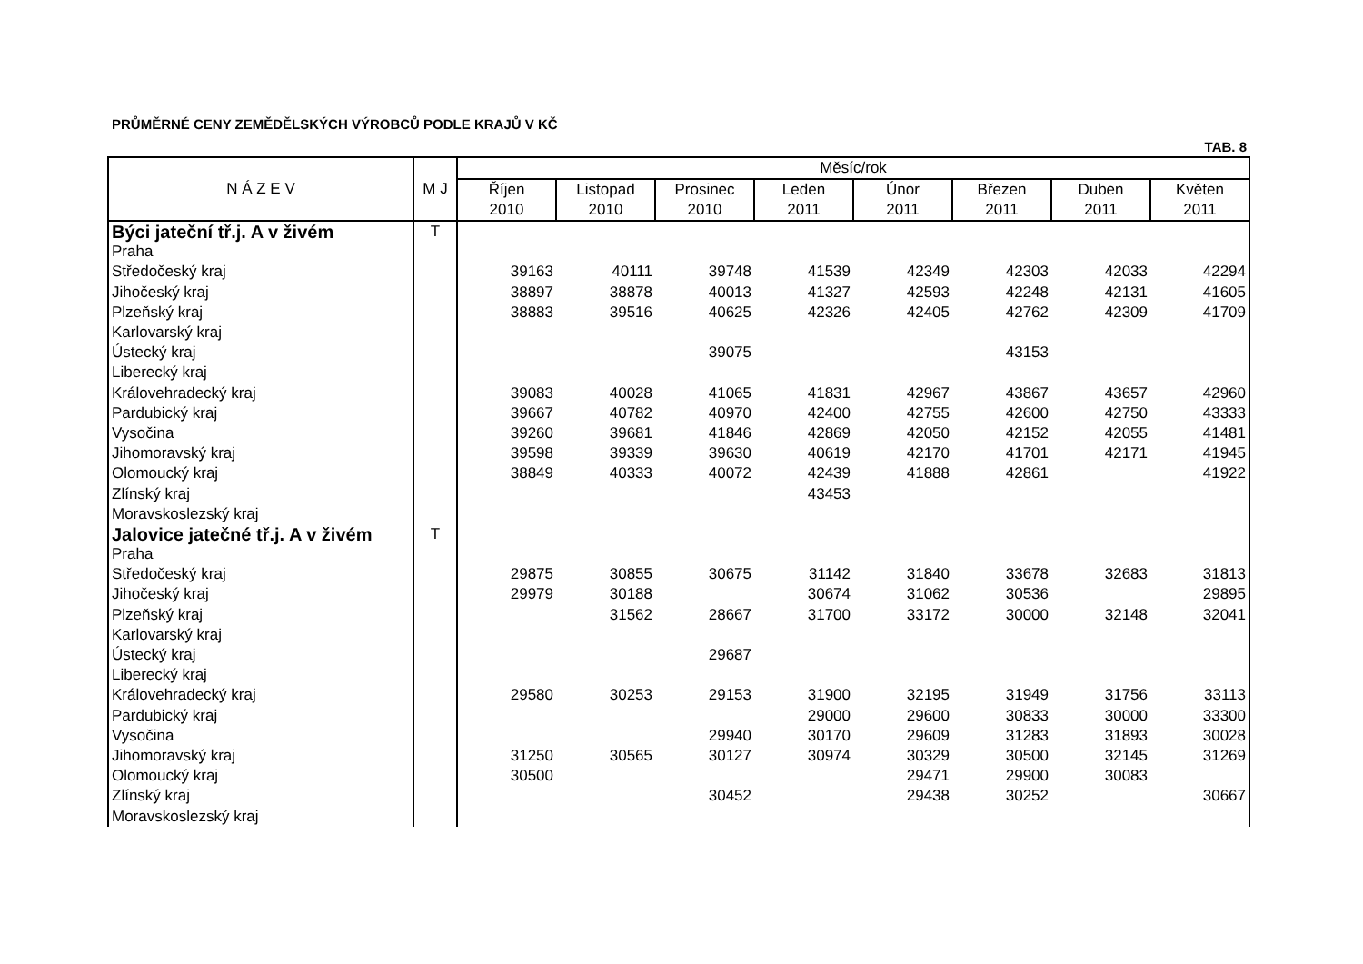PRŮMĚRNÉ CENY ZEMĚDĚLSKÝCH VÝROBCŮ PODLE KRAJŮ V KČ
TAB. 8
| N Á Z E V | M J | Měsíc/rok | | | | | | | |
| --- | --- | --- | --- | --- | --- | --- | --- | --- | --- |
| | | Říjen 2010 | Listopad 2010 | Prosinec 2010 | Leden 2011 | Únor 2011 | Březen 2011 | Duben 2011 | Květen 2011 |
| Býci jateční tř.j. A v živém | T | | | | | | | | |
| Praha | | | | | | | | | |
| Středočeský kraj | | 39163 | 40111 | 39748 | 41539 | 42349 | 42303 | 42033 | 42294 |
| Jihočeský kraj | | 38897 | 38878 | 40013 | 41327 | 42593 | 42248 | 42131 | 41605 |
| Plzeňský kraj | | 38883 | 39516 | 40625 | 42326 | 42405 | 42762 | 42309 | 41709 |
| Karlovarský kraj | | | | | | | | | |
| Ústecký kraj | | | | 39075 | | | 43153 | | |
| Liberecký kraj | | | | | | | | | |
| Královehradecký kraj | | 39083 | 40028 | 41065 | 41831 | 42967 | 43867 | 43657 | 42960 |
| Pardubický kraj | | 39667 | 40782 | 40970 | 42400 | 42755 | 42600 | 42750 | 43333 |
| Vysočina | | 39260 | 39681 | 41846 | 42869 | 42050 | 42152 | 42055 | 41481 |
| Jihomoravský kraj | | 39598 | 39339 | 39630 | 40619 | 42170 | 41701 | 42171 | 41945 |
| Olomoucký kraj | | 38849 | 40333 | 40072 | 42439 | 41888 | 42861 | | 41922 |
| Zlínský kraj | | | | | 43453 | | | | |
| Moravskoslezský kraj | | | | | | | | | |
| Jalovice jatečné tř.j. A v živém | T | | | | | | | | |
| Praha | | | | | | | | | |
| Středočeský kraj | | 29875 | 30855 | 30675 | 31142 | 31840 | 33678 | 32683 | 31813 |
| Jihočeský kraj | | 29979 | 30188 | | 30674 | 31062 | 30536 | | 29895 |
| Plzeňský kraj | | | 31562 | 28667 | 31700 | 33172 | 30000 | 32148 | 32041 |
| Karlovarský kraj | | | | | | | | | |
| Ústecký kraj | | | | 29687 | | | | | |
| Liberecký kraj | | | | | | | | | |
| Královehradecký kraj | | 29580 | 30253 | 29153 | 31900 | 32195 | 31949 | 31756 | 33113 |
| Pardubický kraj | | | | | 29000 | 29600 | 30833 | 30000 | 33300 |
| Vysočina | | | | 29940 | 30170 | 29609 | 31283 | 31893 | 30028 |
| Jihomoravský kraj | | 31250 | 30565 | 30127 | 30974 | 30329 | 30500 | 32145 | 31269 |
| Olomoucký kraj | | 30500 | | | | 29471 | 29900 | 30083 | |
| Zlínský kraj | | | | 30452 | | 29438 | 30252 | | 30667 |
| Moravskoslezský kraj | | | | | | | | | |